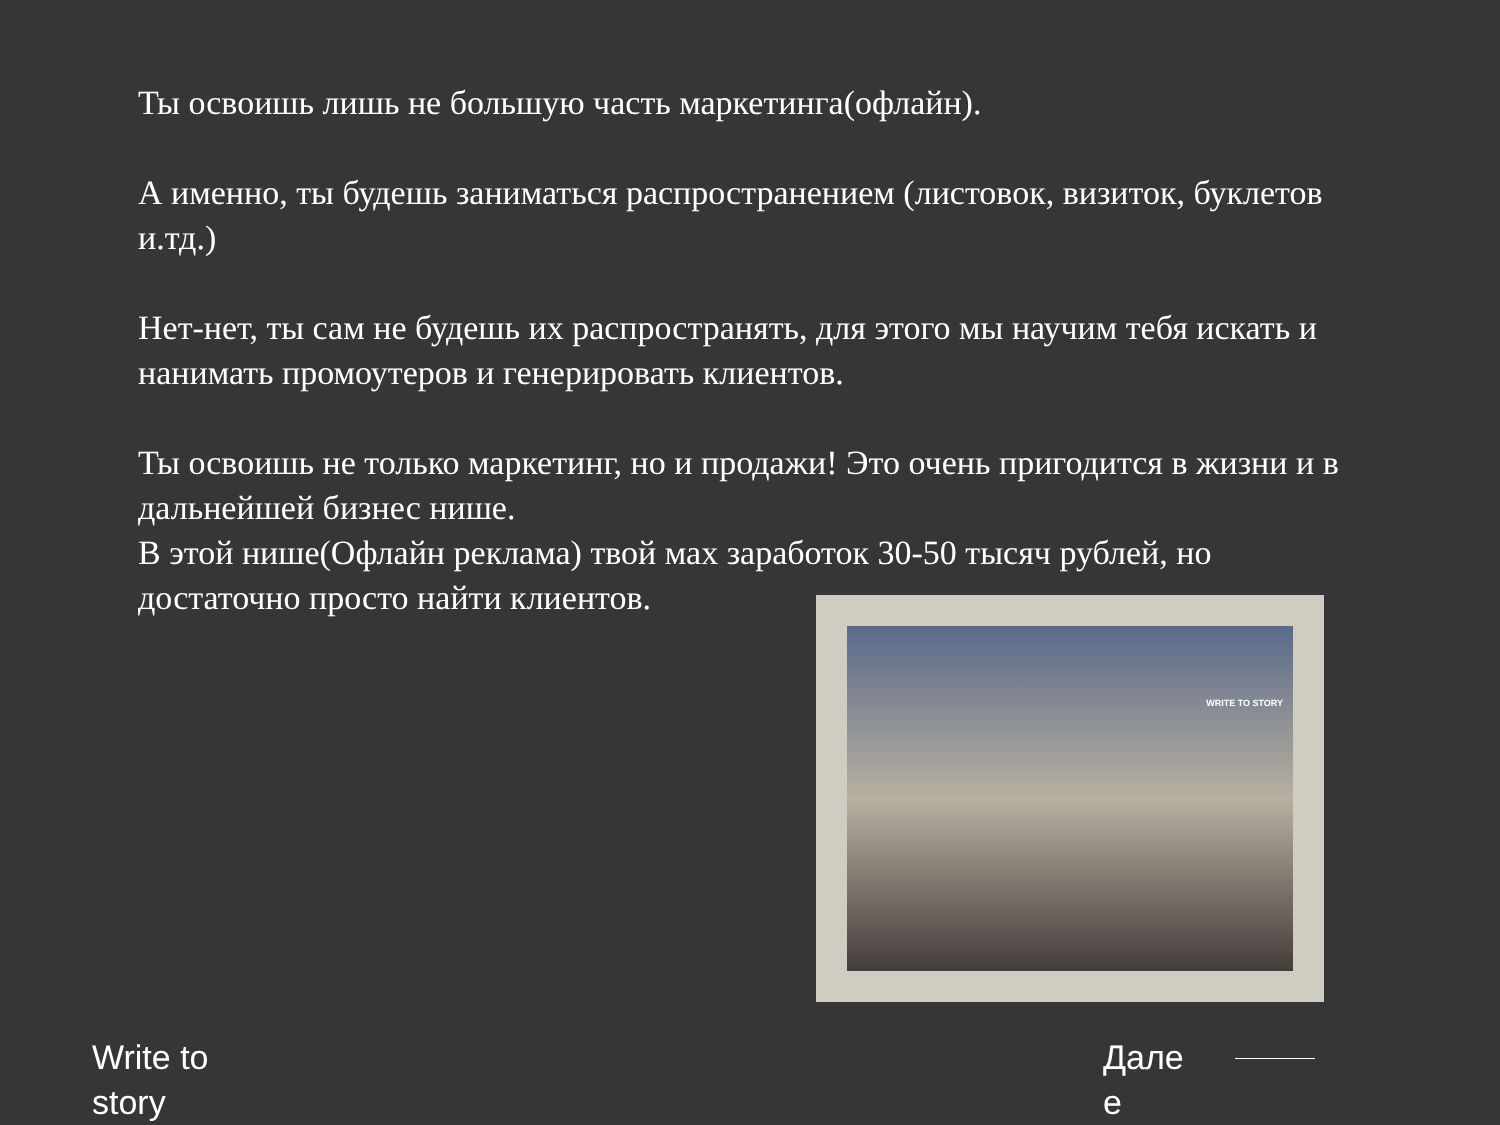Ты освоишь лишь не большую часть маркетинга(офлайн).
А именно, ты будешь заниматься распространением (листовок, визиток, буклетов и.тд.)
Нет-нет, ты сам не будешь их распространять, для этого мы научим тебя искать и нанимать промоутеров и генерировать клиентов.
Ты освоишь не только маркетинг, но и продажи! Это очень пригодится в жизни и в дальнейшей бизнес нише.
В этой нише(Офлайн реклама) твой мах заработок 30-50 тысяч рублей, но достаточно просто найти клиентов.
WRITE TO STORY
Write to story
Дале е